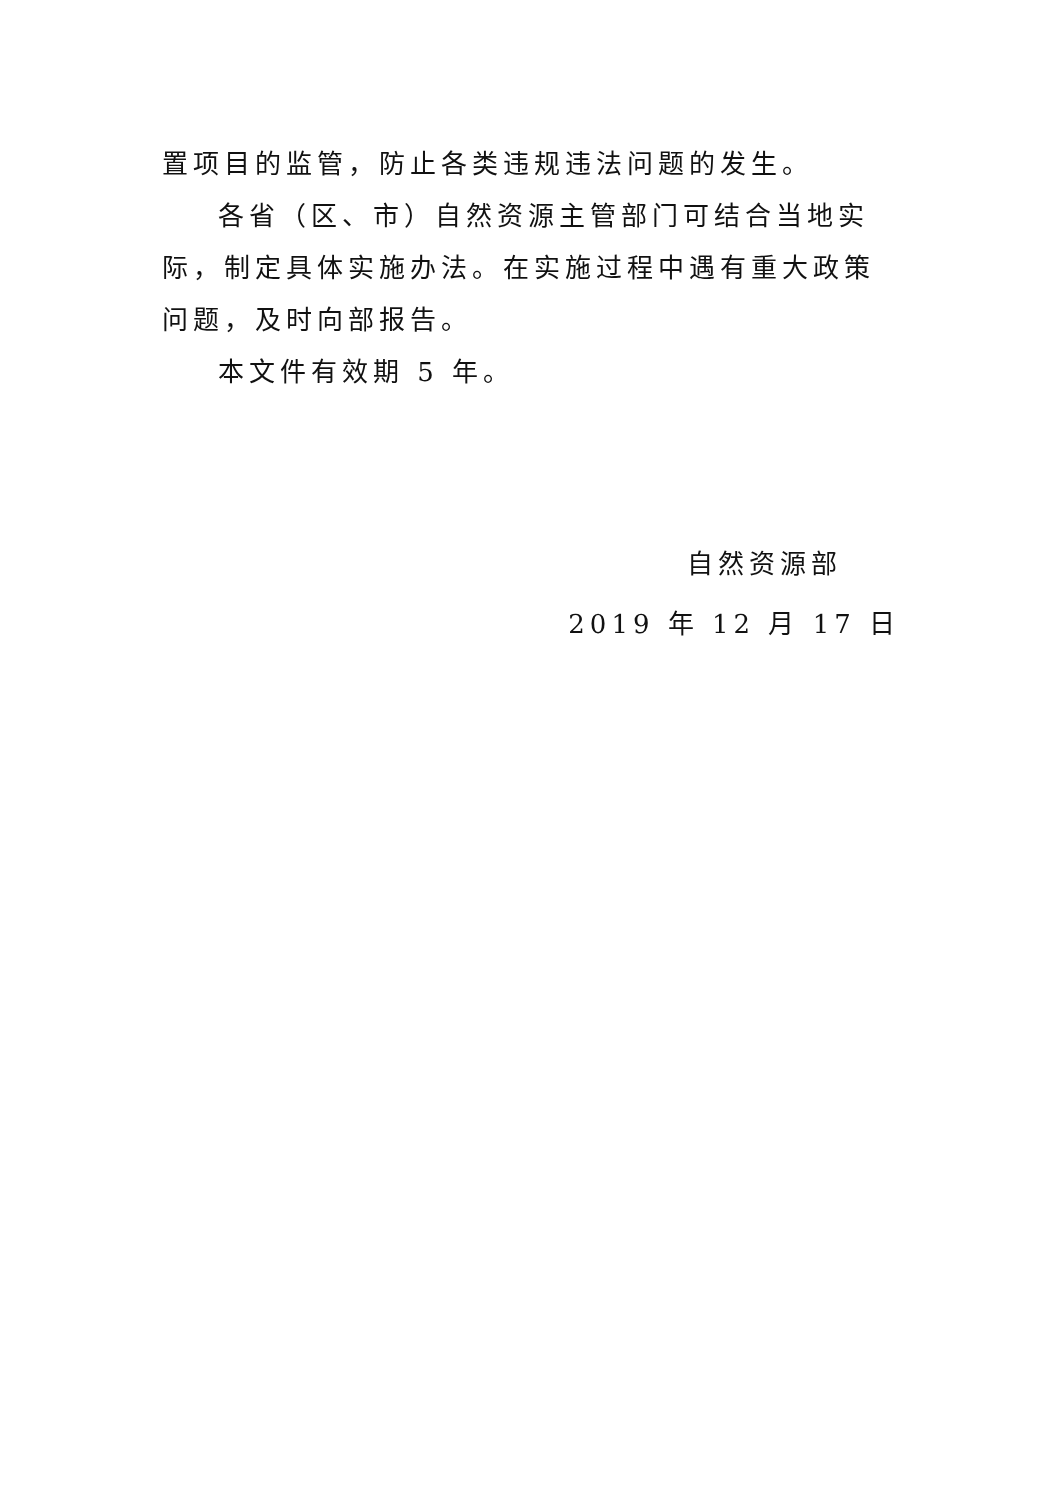置项目的监管，防止各类违规违法问题的发生。
各省（区、市）自然资源主管部门可结合当地实际，制定具体实施办法。在实施过程中遇有重大政策问题，及时向部报告。
本文件有效期 5 年。
自然资源部
2019 年 12 月 17 日